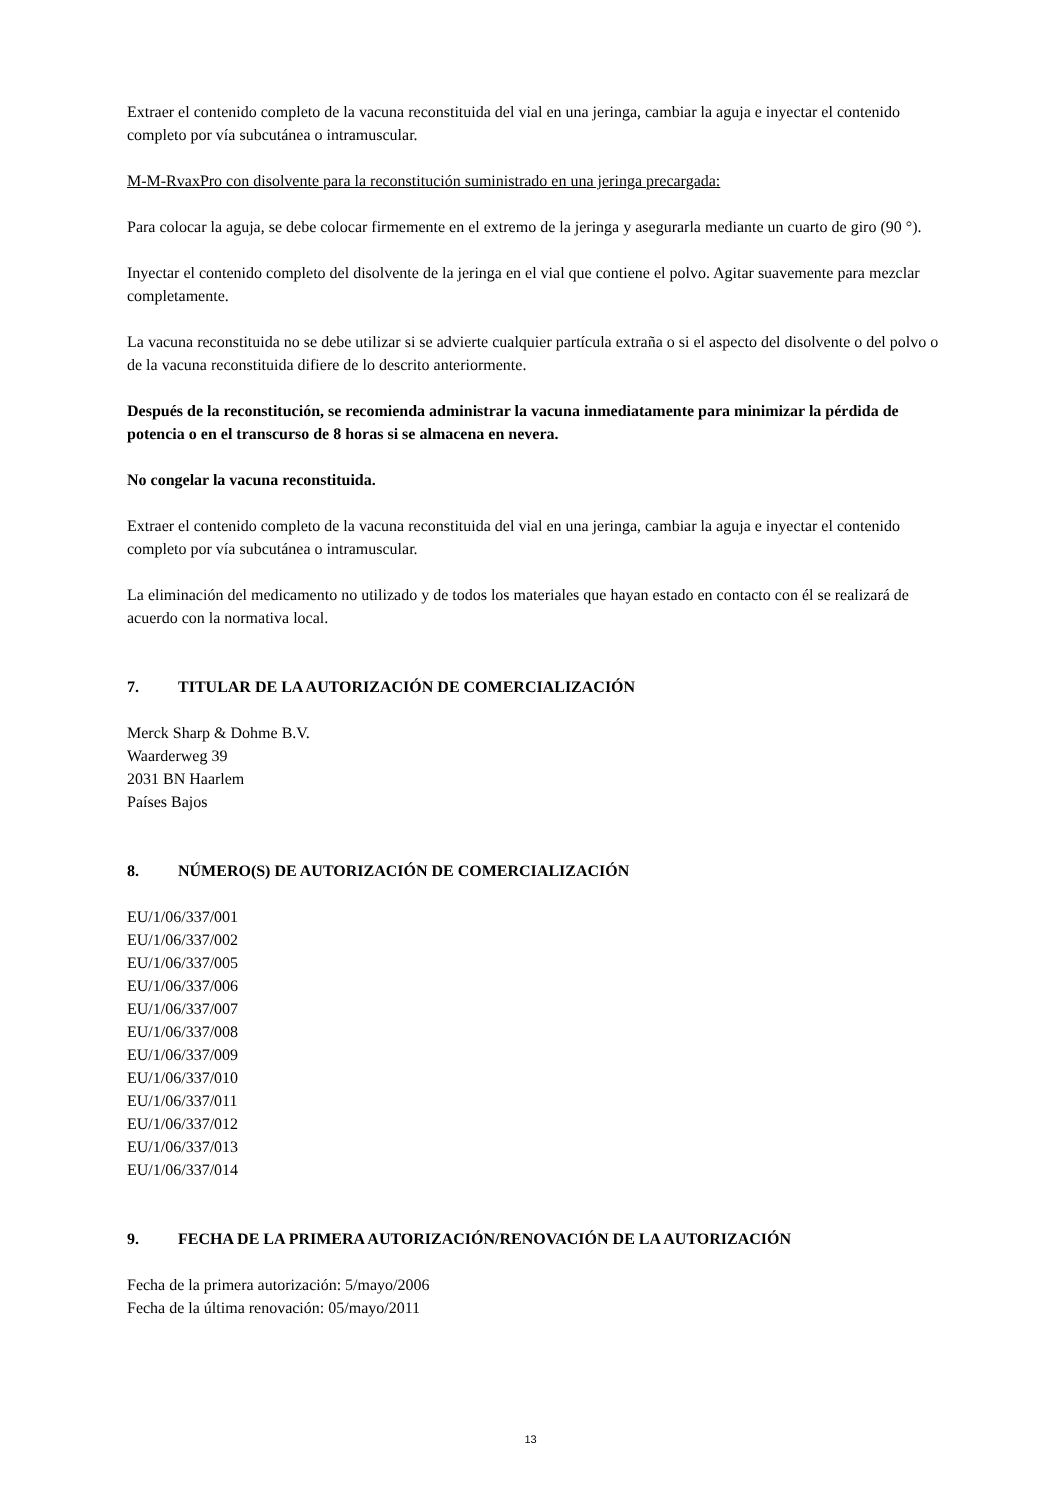Extraer el contenido completo de la vacuna reconstituida del vial en una jeringa, cambiar la aguja e inyectar el contenido completo por vía subcutánea o intramuscular.
M-M-RvaxPro con disolvente para la reconstitución suministrado en una jeringa precargada:
Para colocar la aguja, se debe colocar firmemente en el extremo de la jeringa y asegurarla mediante un cuarto de giro (90 °).
Inyectar el contenido completo del disolvente de la jeringa en el vial que contiene el polvo. Agitar suavemente para mezclar completamente.
La vacuna reconstituida no se debe utilizar si se advierte cualquier partícula extraña o si el aspecto del disolvente o del polvo o de la vacuna reconstituida difiere de lo descrito anteriormente.
Después de la reconstitución, se recomienda administrar la vacuna inmediatamente para minimizar la pérdida de potencia o en el transcurso de 8 horas si se almacena en nevera.
No congelar la vacuna reconstituida.
Extraer el contenido completo de la vacuna reconstituida del vial en una jeringa, cambiar la aguja e inyectar el contenido completo por vía subcutánea o intramuscular.
La eliminación del medicamento no utilizado y de todos los materiales que hayan estado en contacto con él se realizará de acuerdo con la normativa local.
7. TITULAR DE LA AUTORIZACIÓN DE COMERCIALIZACIÓN
Merck Sharp & Dohme B.V.
Waarderweg 39
2031 BN Haarlem
Países Bajos
8. NÚMERO(S) DE AUTORIZACIÓN DE COMERCIALIZACIÓN
EU/1/06/337/001
EU/1/06/337/002
EU/1/06/337/005
EU/1/06/337/006
EU/1/06/337/007
EU/1/06/337/008
EU/1/06/337/009
EU/1/06/337/010
EU/1/06/337/011
EU/1/06/337/012
EU/1/06/337/013
EU/1/06/337/014
9. FECHA DE LA PRIMERA AUTORIZACIÓN/RENOVACIÓN DE LA AUTORIZACIÓN
Fecha de la primera autorización: 5/mayo/2006
Fecha de la última renovación: 05/mayo/2011
13